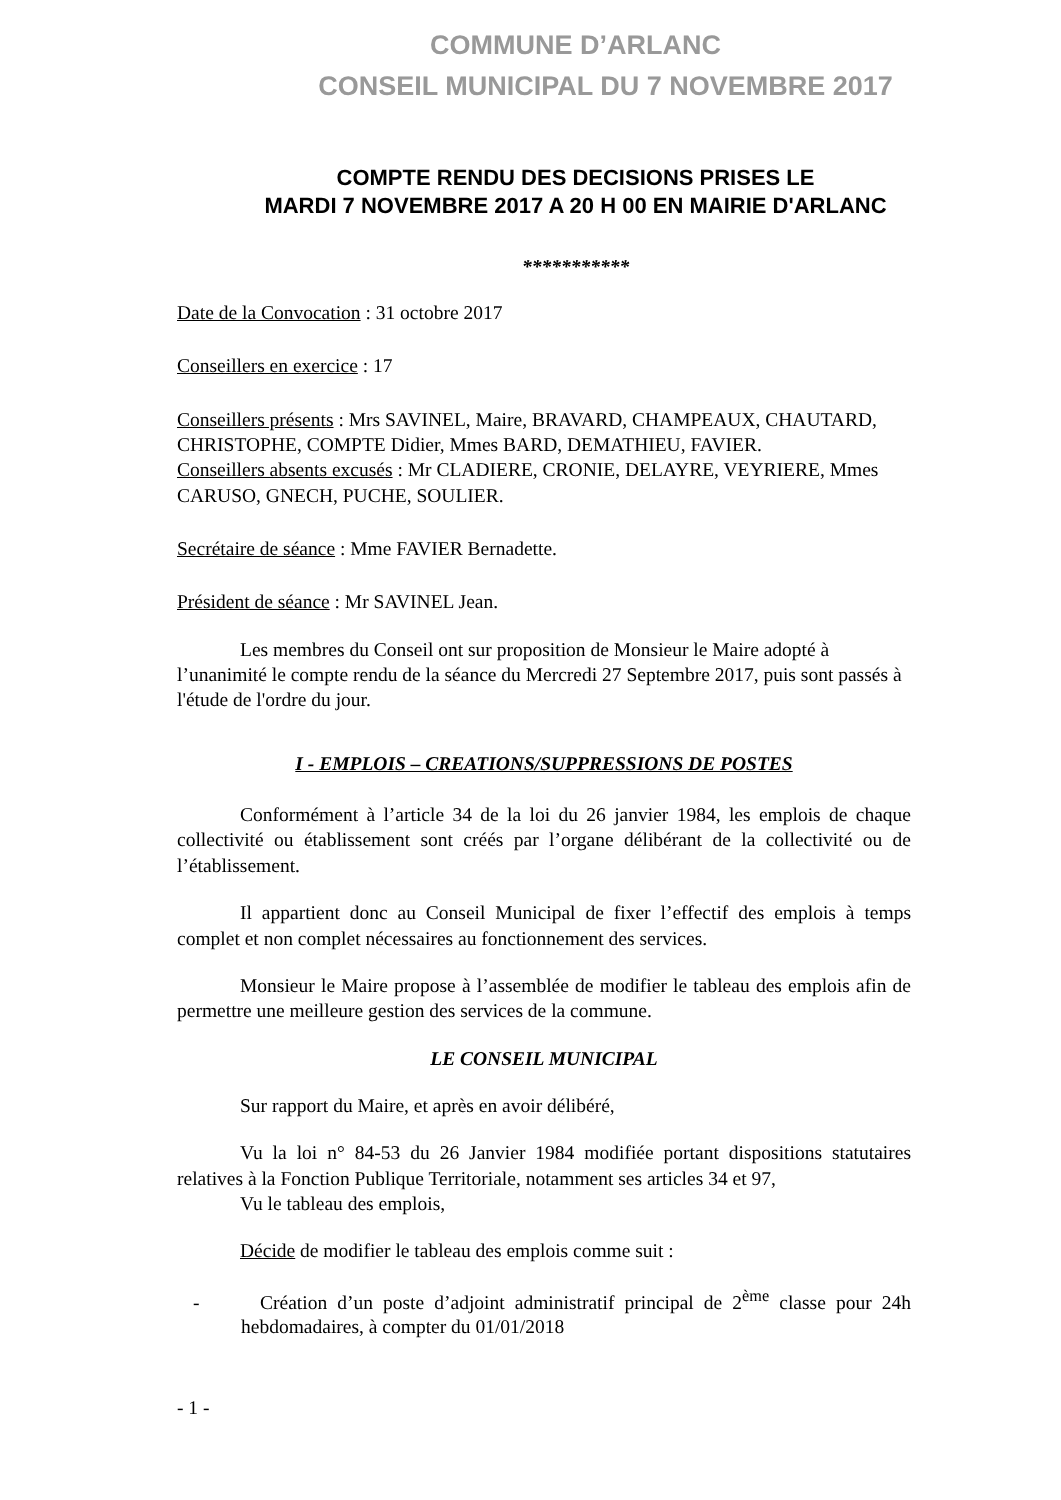COMMUNE D’ARLANC
CONSEIL MUNICIPAL DU 7 NOVEMBRE 2017
COMPTE RENDU DES DECISIONS PRISES LE
MARDI 7 NOVEMBRE 2017 A 20 H 00 EN MAIRIE D'ARLANC
***********
Date de la Convocation : 31 octobre 2017
Conseillers en exercice : 17
Conseillers présents : Mrs SAVINEL, Maire, BRAVARD, CHAMPEAUX, CHAUTARD, CHRISTOPHE, COMPTE Didier, Mmes BARD, DEMATHIEU, FAVIER.
Conseillers absents excusés : Mr CLADIERE, CRONIE, DELAYRE, VEYRIERE, Mmes CARUSO, GNECH, PUCHE, SOULIER.
Secrétaire de séance : Mme FAVIER Bernadette.
Président de séance : Mr SAVINEL Jean.
Les membres du Conseil ont sur proposition de Monsieur le Maire adopté à l’unanimité le compte rendu de la séance du Mercredi 27 Septembre 2017, puis sont passés à l'étude de l'ordre du jour.
I - EMPLOIS – CREATIONS/SUPPRESSIONS DE POSTES
Conformément à l’article 34 de la loi du 26 janvier 1984, les emplois de chaque collectivité ou établissement sont créés par l’organe délibérant de la collectivité ou de l’établissement.
Il appartient donc au Conseil Municipal de fixer l’effectif des emplois à temps complet et non complet nécessaires au fonctionnement des services.
Monsieur le Maire propose à l’assemblée de modifier le tableau des emplois afin de permettre une meilleure gestion des services de la commune.
LE CONSEIL MUNICIPAL
Sur rapport du Maire, et après en avoir délibéré,
Vu la loi n° 84-53 du 26 Janvier 1984 modifiée portant dispositions statutaires relatives à la Fonction Publique Territoriale, notamment ses articles 34 et 97,
Vu le tableau des emplois,
Décide de modifier le tableau des emplois comme suit :
- Création d’un poste d’adjoint administratif principal de 2<sup>ème</sup> classe pour 24h hebdomadaires, à compter du 01/01/2018
- 1 -